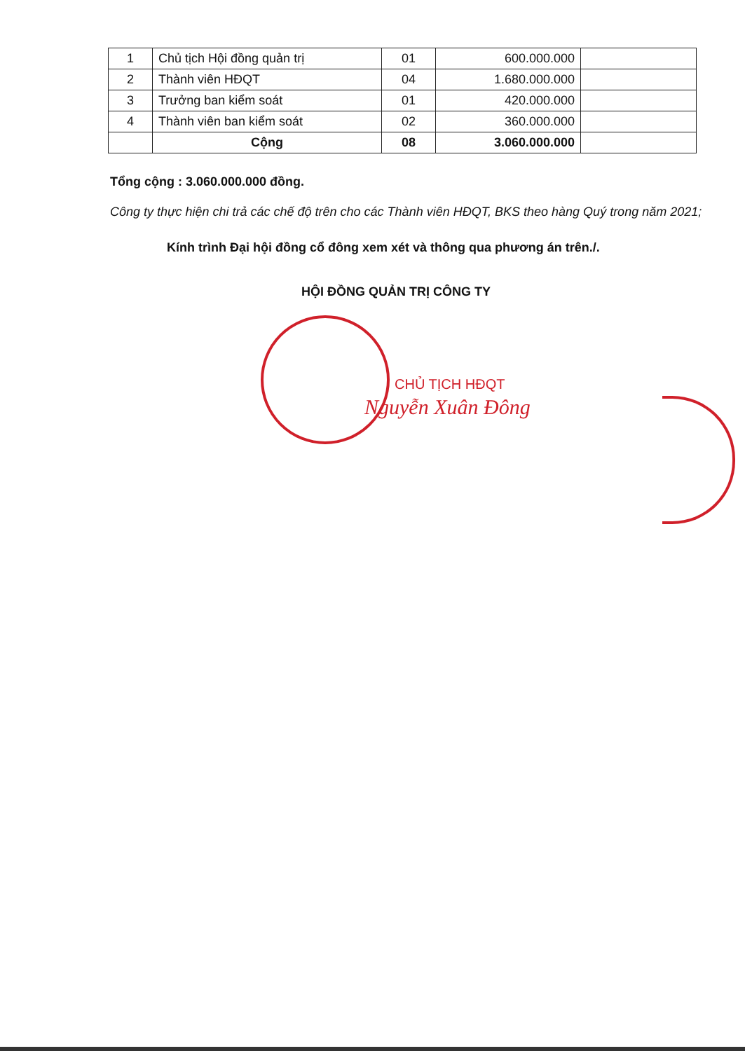| 1 | Chủ tịch Hội đồng quản trị | 01 | 600.000.000 | |
| 2 | Thành viên HĐQT | 04 | 1.680.000.000 | |
| 3 | Trưởng ban kiểm soát | 01 | 420.000.000 | |
| 4 | Thành viên ban kiểm soát | 02 | 360.000.000 | |
| | Cộng | 08 | 3.060.000.000 | |
Tổng cộng : 3.060.000.000 đồng.
Công ty thực hiện chi trả các chế độ trên cho các Thành viên HĐQT, BKS theo hàng Quý trong năm 2021;
Kính trình Đại hội đồng cổ đông xem xét và thông qua phương án trên./.
HỘI ĐỒNG QUẢN TRỊ CÔNG TY
CHỦ TỊCH HĐQT
Nguyễn Xuân Đông